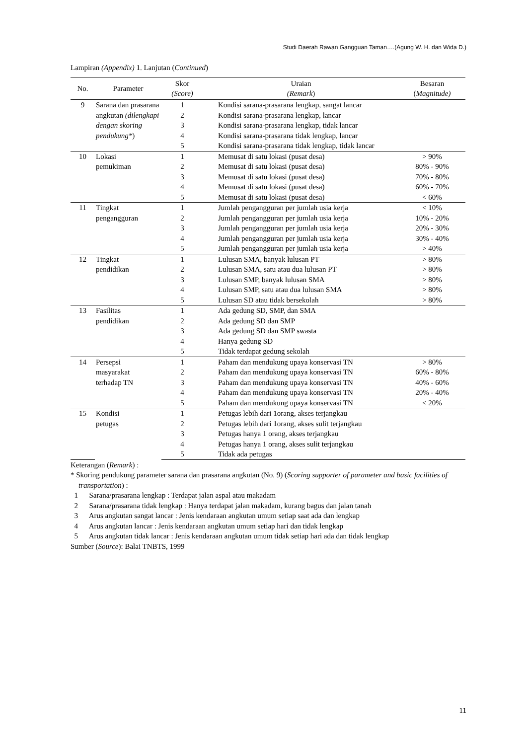Studi Daerah Rawan Gangguan Taman….(Agung W. H. dan Wida D.)
Lampiran (Appendix) 1. Lanjutan (Continued)
| No. | Parameter | Skor (Score) | Uraian (Remark ) | Besaran ( Magnitude) |
| --- | --- | --- | --- | --- |
| 9 | Sarana dan prasarana angkutan (dilengkapi dengan skoring pendukung* ) | 1 | Kondisi sarana-prasarana lengkap, sangat lancar | |
| | | 2 | Kondisi sarana-prasarana lengkap, lancar | |
| | | 3 | Kondisi sarana-prasarana lengkap, tidak lancar | |
| | | 4 | Kondisi sarana-prasarana tidak lengkap, lancar | |
| | | 5 | Kondisi sarana-prasarana tidak lengkap, tidak lancar | |
| 10 | Lokasi pemukiman | 1 | Memusat di satu lokasi (pusat desa) | > 90% |
| | | 2 | Memusat di satu lokasi (pusat desa) | 80% - 90% |
| | | 3 | Memusat di satu lokasi (pusat desa) | 70% - 80% |
| | | 4 | Memusat di satu lokasi (pusat desa) | 60% - 70% |
| | | 5 | Memusat di satu lokasi (pusat desa) | < 60% |
| 11 | Tingkat pengangguran | 1 | Jumlah pengangguran per jumlah usia kerja | < 10% |
| | | 2 | Jumlah pengangguran per jumlah usia kerja | 10% - 20% |
| | | 3 | Jumlah pengangguran per jumlah usia kerja | 20% - 30% |
| | | 4 | Jumlah pengangguran per jumlah usia kerja | 30% - 40% |
| | | 5 | Jumlah pengangguran per jumlah usia kerja | > 40% |
| 12 | Tingkat pendidikan | 1 | Lulusan SMA, banyak lulusan PT | > 80% |
| | | 2 | Lulusan SMA, satu atau dua lulusan PT | > 80% |
| | | 3 | Lulusan SMP, banyak lulusan SMA | > 80% |
| | | 4 | Lulusan SMP, satu atau dua lulusan SMA | > 80% |
| | | 5 | Lulusan SD atau tidak bersekolah | > 80% |
| 13 | Fasilitas pendidikan | 1 | Ada gedung SD, SMP, dan SMA | |
| | | 2 | Ada gedung SD dan SMP | |
| | | 3 | Ada gedung SD dan SMP swasta | |
| | | 4 | Hanya gedung SD | |
| | | 5 | Tidak terdapat gedung sekolah | |
| 14 | Persepsi masyarakat terhadap TN | 1 | Paham dan mendukung upaya konservasi TN | > 80% |
| | | 2 | Paham dan mendukung upaya konservasi TN | 60% - 80% |
| | | 3 | Paham dan mendukung upaya konservasi TN | 40% - 60% |
| | | 4 | Paham dan mendukung upaya konservasi TN | 20% - 40% |
| | | 5 | Paham dan mendukung upaya konservasi TN | < 20% |
| 15 | Kondisi petugas | 1 | Petugas lebih dari 1orang, akses terjangkau | |
| | | 2 | Petugas lebih dari 1orang, akses sulit terjangkau | |
| | | 3 | Petugas hanya 1 orang, akses terjangkau | |
| | | 4 | Petugas hanya 1 orang, akses sulit terjangkau | |
| | | 5 | Tidak ada petugas | |
Keterangan (Remark) :
* Skoring pendukung parameter sarana dan prasarana angkutan (No. 9) (Scoring supporter of parameter and basic facilities of transportation) :
1 Sarana/prasarana lengkap : Terdapat jalan aspal atau makadam
2 Sarana/prasarana tidak lengkap : Hanya terdapat jalan makadam, kurang bagus dan jalan tanah
3 Arus angkutan sangat lancar : Jenis kendaraan angkutan umum setiap saat ada dan lengkap
4 Arus angkutan lancar : Jenis kendaraan angkutan umum setiap hari dan tidak lengkap
5 Arus angkutan tidak lancar : Jenis kendaraan angkutan umum tidak setiap hari ada dan tidak lengkap
Sumber (Source): Balai TNBTS, 1999
11